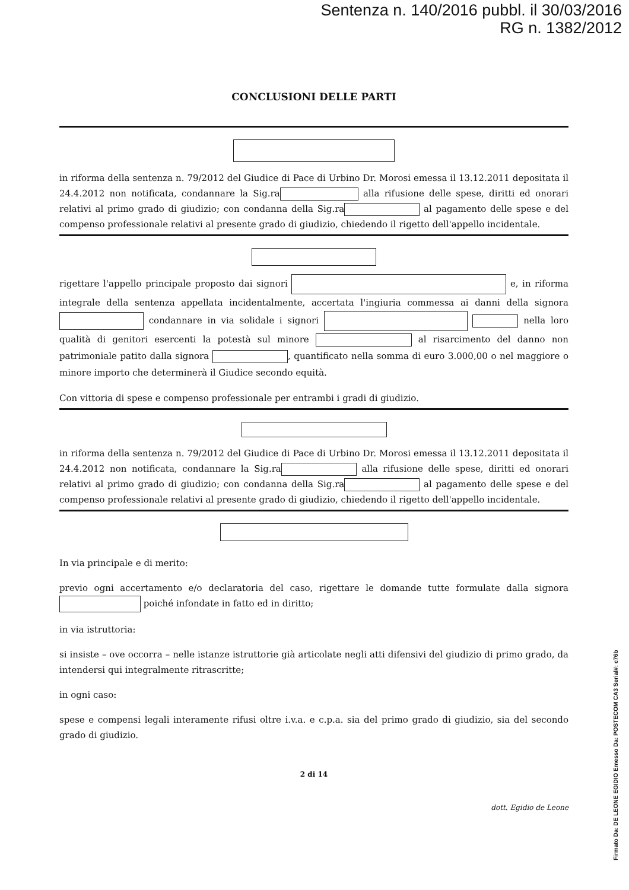Sentenza n. 140/2016 pubbl. il 30/03/2016
RG n. 1382/2012
CONCLUSIONI DELLE PARTI
in riforma della sentenza n. 79/2012 del Giudice di Pace di Urbino Dr. Morosi emessa il 13.12.2011 depositata il 24.4.2012 non notificata, condannare la Sig.ra alla rifusione delle spese, diritti ed onorari relativi al primo grado di giudizio; con condanna della Sig.ra al pagamento delle spese e del compenso professionale relativi al presente grado di giudizio, chiedendo il rigetto dell'appello incidentale.
rigettare l'appello principale proposto dai signori e, in riforma integrale della sentenza appellata incidentalmente, accertata l'ingiuria commessa ai danni della signora condannare in via solidale i signori nella loro qualità di genitori esercenti la potestà sul minore al risarcimento del danno non patrimoniale patito dalla signora , quantificato nella somma di euro 3.000,00 o nel maggiore o minore importo che determinerà il Giudice secondo equità.
Con vittoria di spese e compenso professionale per entrambi i gradi di giudizio.
in riforma della sentenza n. 79/2012 del Giudice di Pace di Urbino Dr. Morosi emessa il 13.12.2011 depositata il 24.4.2012 non notificata, condannare la Sig.ra alla rifusione delle spese, diritti ed onorari relativi al primo grado di giudizio; con condanna della Sig.ra al pagamento delle spese e del compenso professionale relativi al presente grado di giudizio, chiedendo il rigetto dell'appello incidentale.
In via principale e di merito:
previo ogni accertamento e/o declaratoria del caso, rigettare le domande tutte formulate dalla signora poiché infondate in fatto ed in diritto;
in via istruttoria:
si insiste – ove occorra – nelle istanze istruttorie già articolate negli atti difensivi del giudizio di primo grado, da intendersi qui integralmente ritrascritte;
in ogni caso:
spese e compensi legali interamente rifusi oltre i.v.a. e c.p.a. sia del primo grado di giudizio, sia del secondo grado di giudizio.
2 di 14
dott. Egidio de Leone
Firmato Da: DE LEONE EGIDIO Emesso Da: POSTECOM CA3 Serial#: c76b